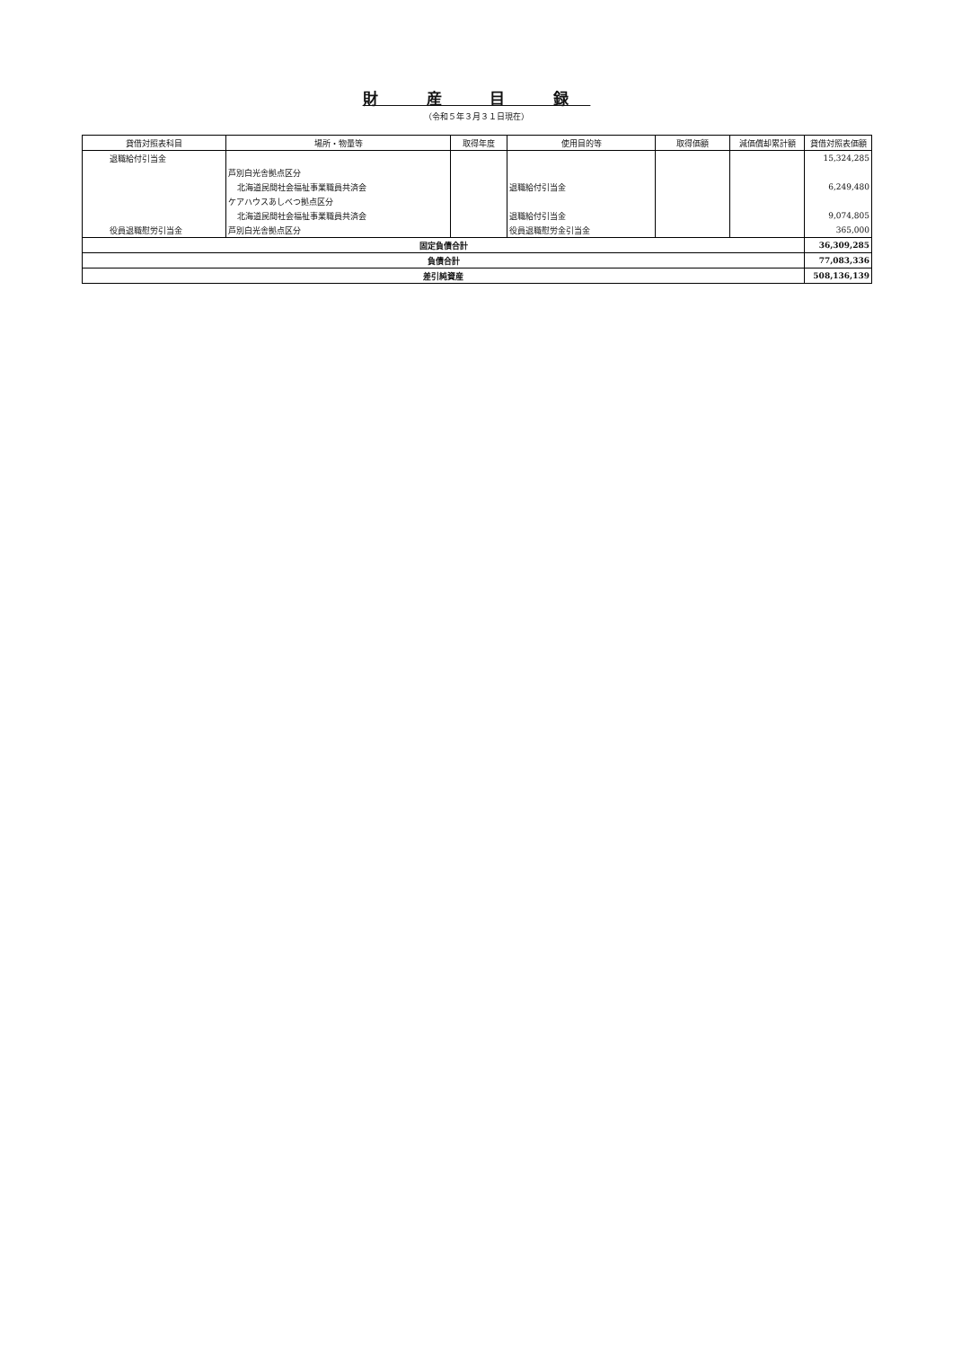財 産 目 録
（令和５年３月３１日現在）
| 貸借対照表科目 | 場所・物量等 | 取得年度 | 使用目的等 | 取得価額 | 減価償却累計額 | 貸借対照表価額 |
| --- | --- | --- | --- | --- | --- | --- |
| 退職給付引当金 | | | | | | 15,324,285 |
| | 芦別白光舎拠点区分 | | | | | |
| | 北海道民間社会福祉事業職員共済会 | | 退職給付引当金 | | | 6,249,480 |
| | ケアハウスあしべつ拠点区分 | | | | | |
| | 北海道民間社会福祉事業職員共済会 | | 退職給付引当金 | | | 9,074,805 |
| 役員退職慰労引当金 | 芦別白光舎拠点区分 | | 役員退職慰労金引当金 | | | 365,000 |
| 固定負債合計 | | | | | | 36,309,285 |
| 負債合計 | | | | | | 77,083,336 |
| 差引純資産 | | | | | | 508,136,139 |